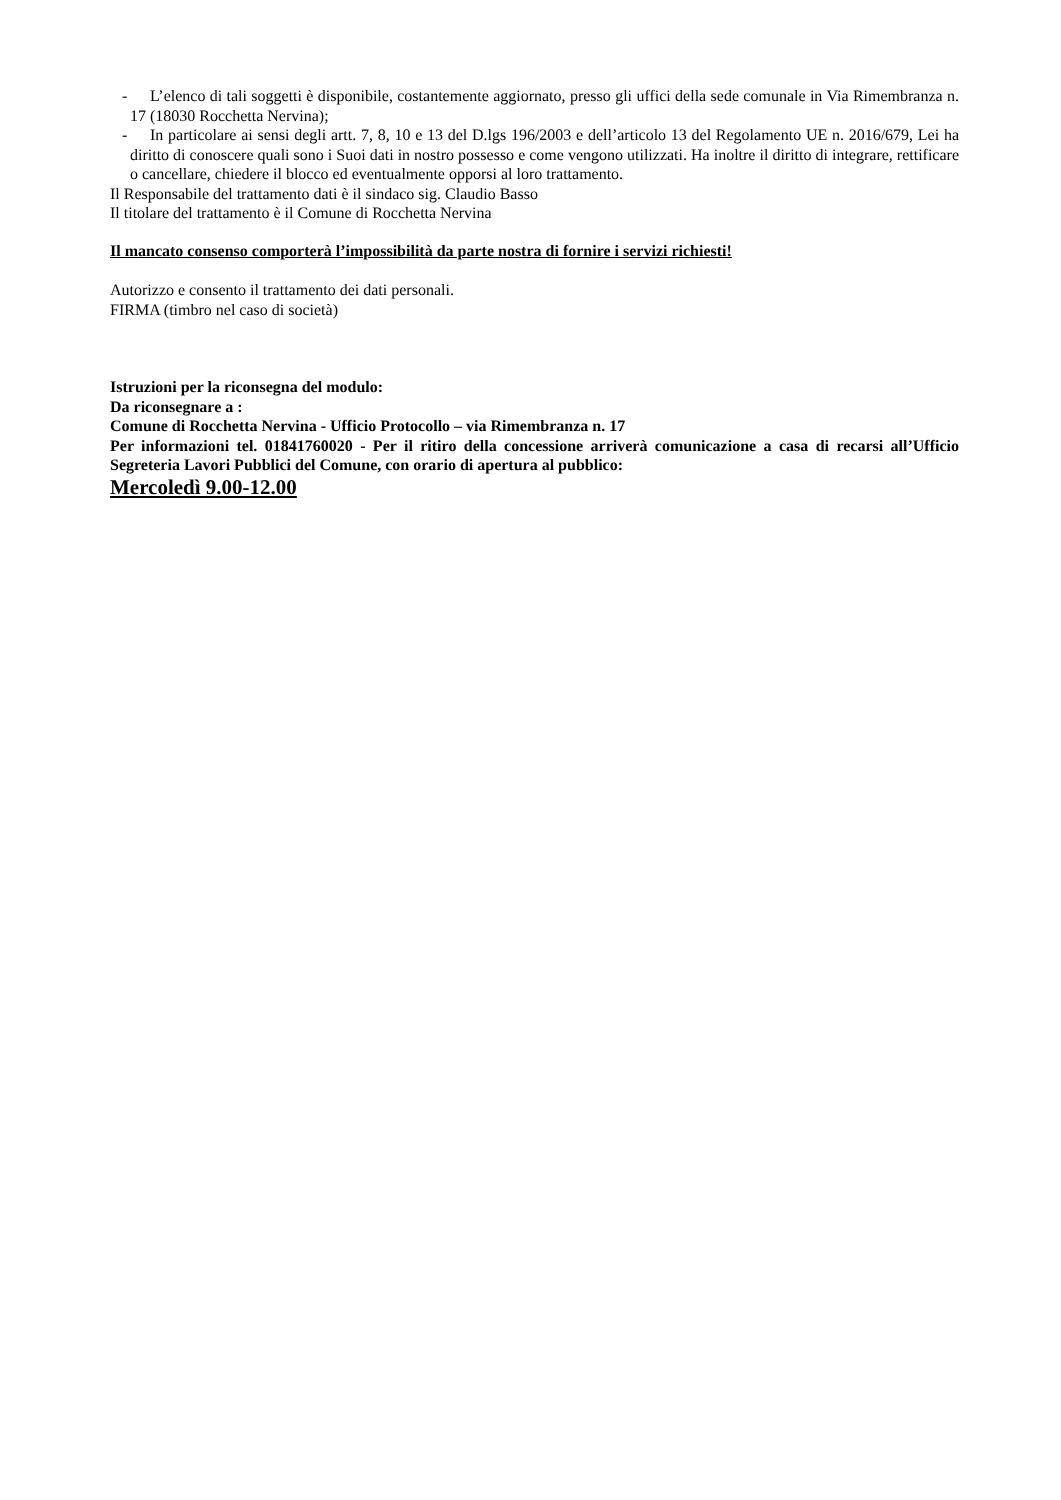- L’elenco di tali soggetti è disponibile, costantemente aggiornato, presso gli uffici della sede comunale in Via Rimembranza n. 17 (18030 Rocchetta Nervina);
- In particolare ai sensi degli artt. 7, 8, 10 e 13 del D.lgs 196/2003 e dell’articolo 13 del Regolamento UE n. 2016/679, Lei ha diritto di conoscere quali sono i Suoi dati in nostro possesso e come vengono utilizzati. Ha inoltre il diritto di integrare, rettificare o cancellare, chiedere il blocco ed eventualmente opporsi al loro trattamento.
Il Responsabile del trattamento dati è il sindaco sig. Claudio Basso
Il titolare del trattamento è il Comune di Rocchetta Nervina
Il mancato consenso comporterà l’impossibilità da parte nostra di fornire i servizi richiesti!
Autorizzo e consento il trattamento dei dati personali.
FIRMA (timbro nel caso di società)
Istruzioni per la riconsegna del modulo:
Da riconsegnare a :
Comune di Rocchetta Nervina - Ufficio Protocollo – via Rimembranza n. 17
Per informazioni tel. 01841760020 - Per il ritiro della concessione arriverà comunicazione a casa di recarsi all’Ufficio Segreteria Lavori Pubblici del Comune, con orario di apertura al pubblico:
Mercoledì 9.00-12.00